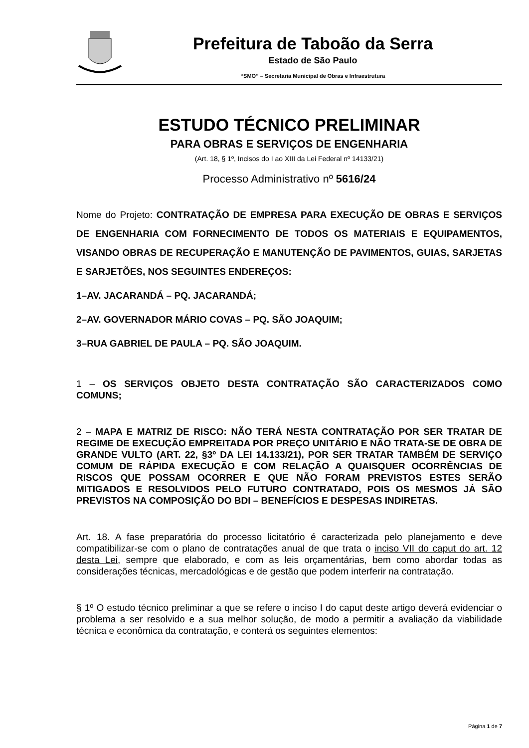Prefeitura de Taboão da Serra
Estado de São Paulo
“SMO” – Secretaria Municipal de Obras e Infraestrutura
ESTUDO TÉCNICO PRELIMINAR
PARA OBRAS E SERVIÇOS DE ENGENHARIA
(Art. 18, § 1º, Incisos do I ao XIII da Lei Federal nº 14133/21)
Processo Administrativo nº 5616/24
Nome do Projeto: CONTRATAÇÃO DE EMPRESA PARA EXECUÇÃO DE OBRAS E SERVIÇOS DE ENGENHARIA COM FORNECIMENTO DE TODOS OS MATERIAIS E EQUIPAMENTOS, VISANDO OBRAS DE RECUPERAÇÃO E MANUTENÇÃO DE PAVIMENTOS, GUIAS, SARJETAS E SARJETÕES, NOS SEGUINTES ENDEREÇOS:
1–AV. JACARANDÁ – PQ. JACARANDÁ;
2–AV. GOVERNADOR MÁRIO COVAS – PQ. SÃO JOAQUIM;
3–RUA GABRIEL DE PAULA – PQ. SÃO JOAQUIM.
1 – OS SERVIÇOS OBJETO DESTA CONTRATAÇÃO SÃO CARACTERIZADOS COMO COMUNS;
2 – MAPA E MATRIZ DE RISCO: NÃO TERÁ NESTA CONTRATAÇÃO POR SER TRATAR DE REGIME DE EXECUÇÃO EMPREITADA POR PREÇO UNITÁRIO E NÃO TRATA-SE DE OBRA DE GRANDE VULTO (ART. 22, §3º DA LEI 14.133/21), POR SER TRATAR TAMBÉM DE SERVIÇO COMUM DE RÁPIDA EXECUÇÃO E COM RELAÇÃO A QUAISQUER OCORRÊNCIAS DE RISCOS QUE POSSAM OCORRER E QUE NÃO FORAM PREVISTOS ESTES SERÃO MITIGADOS E RESOLVIDOS PELO FUTURO CONTRATADO, POIS OS MESMOS JÁ SÃO PREVISTOS NA COMPOSIÇÃO DO BDI – BENEFÍCIOS E DESPESAS INDIRETAS.
Art. 18. A fase preparatória do processo licitatório é caracterizada pelo planejamento e deve compatibilizar-se com o plano de contratações anual de que trata o inciso VII do caput do art. 12 desta Lei, sempre que elaborado, e com as leis orçamentárias, bem como abordar todas as considerações técnicas, mercadológicas e de gestão que podem interferir na contratação.
§ 1º O estudo técnico preliminar a que se refere o inciso I do caput deste artigo deverá evidenciar o problema a ser resolvido e a sua melhor solução, de modo a permitir a avaliação da viabilidade técnica e econômica da contratação, e conterá os seguintes elementos:
Página 1 de 7